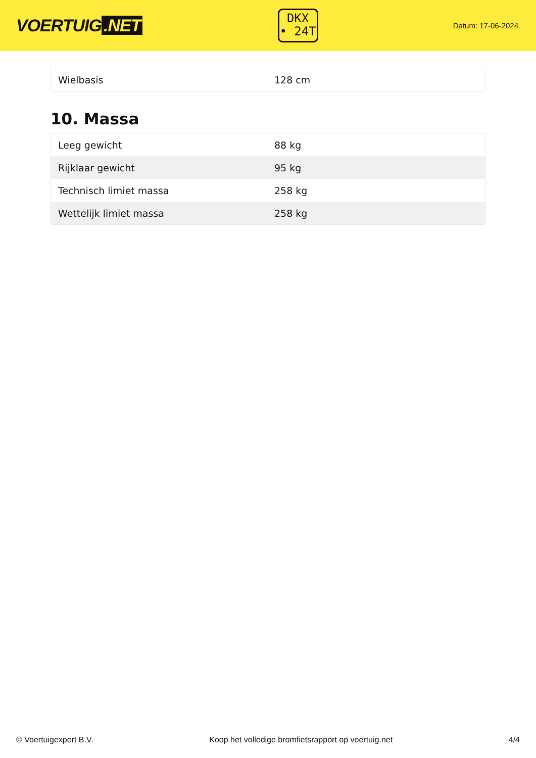VOERTUIG.NET
DKX
• 24T
Datum: 17-06-2024
| Wielbasis | 128 cm |
10. Massa
| Leeg gewicht | 88 kg |
| Rijklaar gewicht | 95 kg |
| Technisch limiet massa | 258 kg |
| Wettelijk limiet massa | 258 kg |
© Voertuigexpert B.V. Koop het volledige bromfietsrapport op voertuig.net 4/4